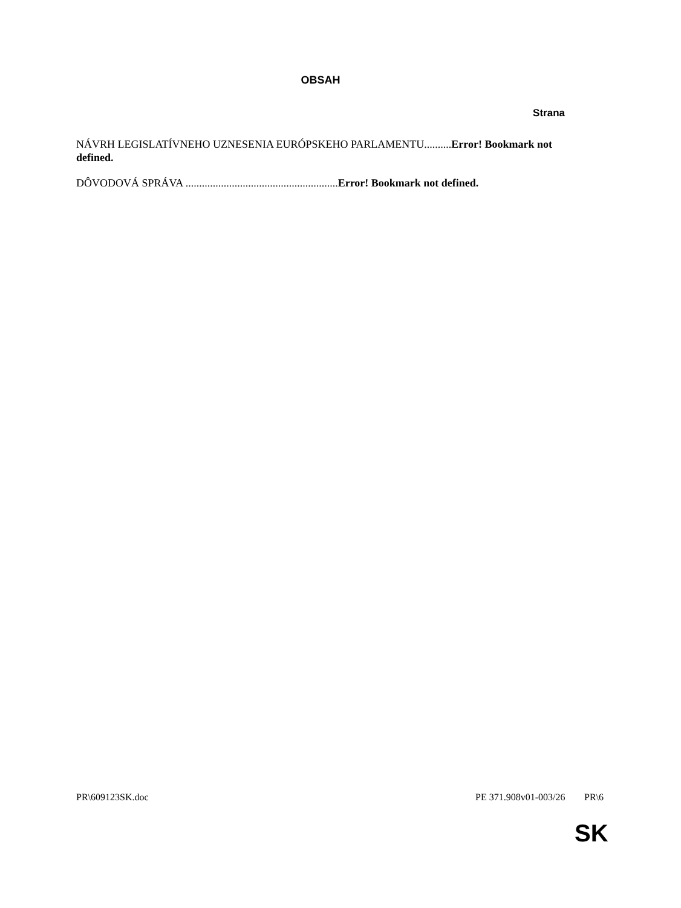OBSAH
Strana
NÁVRH LEGISLATÍVNEHO UZNESENIA EURÓPSKEHO PARLAMENTU..........Error! Bookmark not defined.
DÔVODOVÁ SPRÁVA ........................................................Error! Bookmark not defined.
PR\609123SK.doc PE 371.908v01-003/26 PR\6
SK